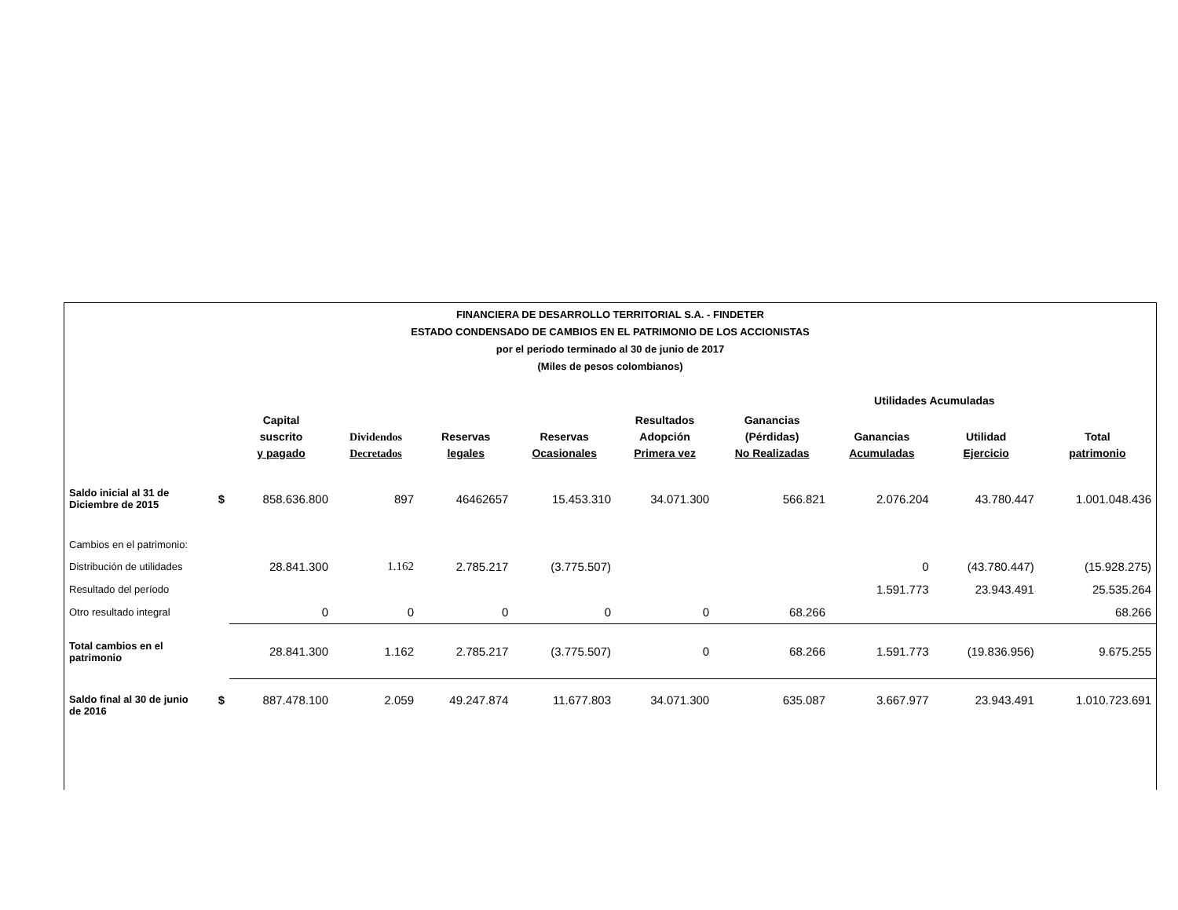FINANCIERA DE DESARROLLO TERRITORIAL S.A. - FINDETER
ESTADO CONDENSADO DE CAMBIOS EN EL PATRIMONIO DE LOS ACCIONISTAS
por el periodo terminado al 30 de junio de 2017
(Miles de pesos colombianos)
| | | | | | | | | Utilidades Acumuladas | | |
| --- | --- | --- | --- | --- | --- | --- | --- | --- | --- | --- |
| | | Capital suscrito y pagado | Dividendos Decretados | Reservas legales | Reservas Ocasionales | Resultados Adopción Primera vez | Ganancias (Pérdidas) No Realizadas | Ganancias Acumuladas | Utilidad Ejercicio | Total patrimonio |
| Saldo inicial al 31 de Diciembre de 2015 | $ | 858.636.800 | 897 | 46462657 | 15.453.310 | 34.071.300 | 566.821 | 2.076.204 | 43.780.447 | 1.001.048.436 |
| Cambios en el patrimonio: | | | | | | | | | | |
| Distribución de utilidades | | 28.841.300 | 1.162 | 2.785.217 | (3.775.507) | | | 0 | (43.780.447) | (15.928.275) |
| Resultado del período | | | | | | | | 1.591.773 | 23.943.491 | 25.535.264 |
| Otro resultado integral | | 0 | 0 | 0 | 0 | 0 | 68.266 | | | 68.266 |
| Total cambios en el patrimonio | | 28.841.300 | 1.162 | 2.785.217 | (3.775.507) | 0 | 68.266 | 1.591.773 | (19.836.956) | 9.675.255 |
| Saldo final al 30 de junio de 2016 | $ | 887.478.100 | 2.059 | 49.247.874 | 11.677.803 | 34.071.300 | 635.087 | 3.667.977 | 23.943.491 | 1.010.723.691 |